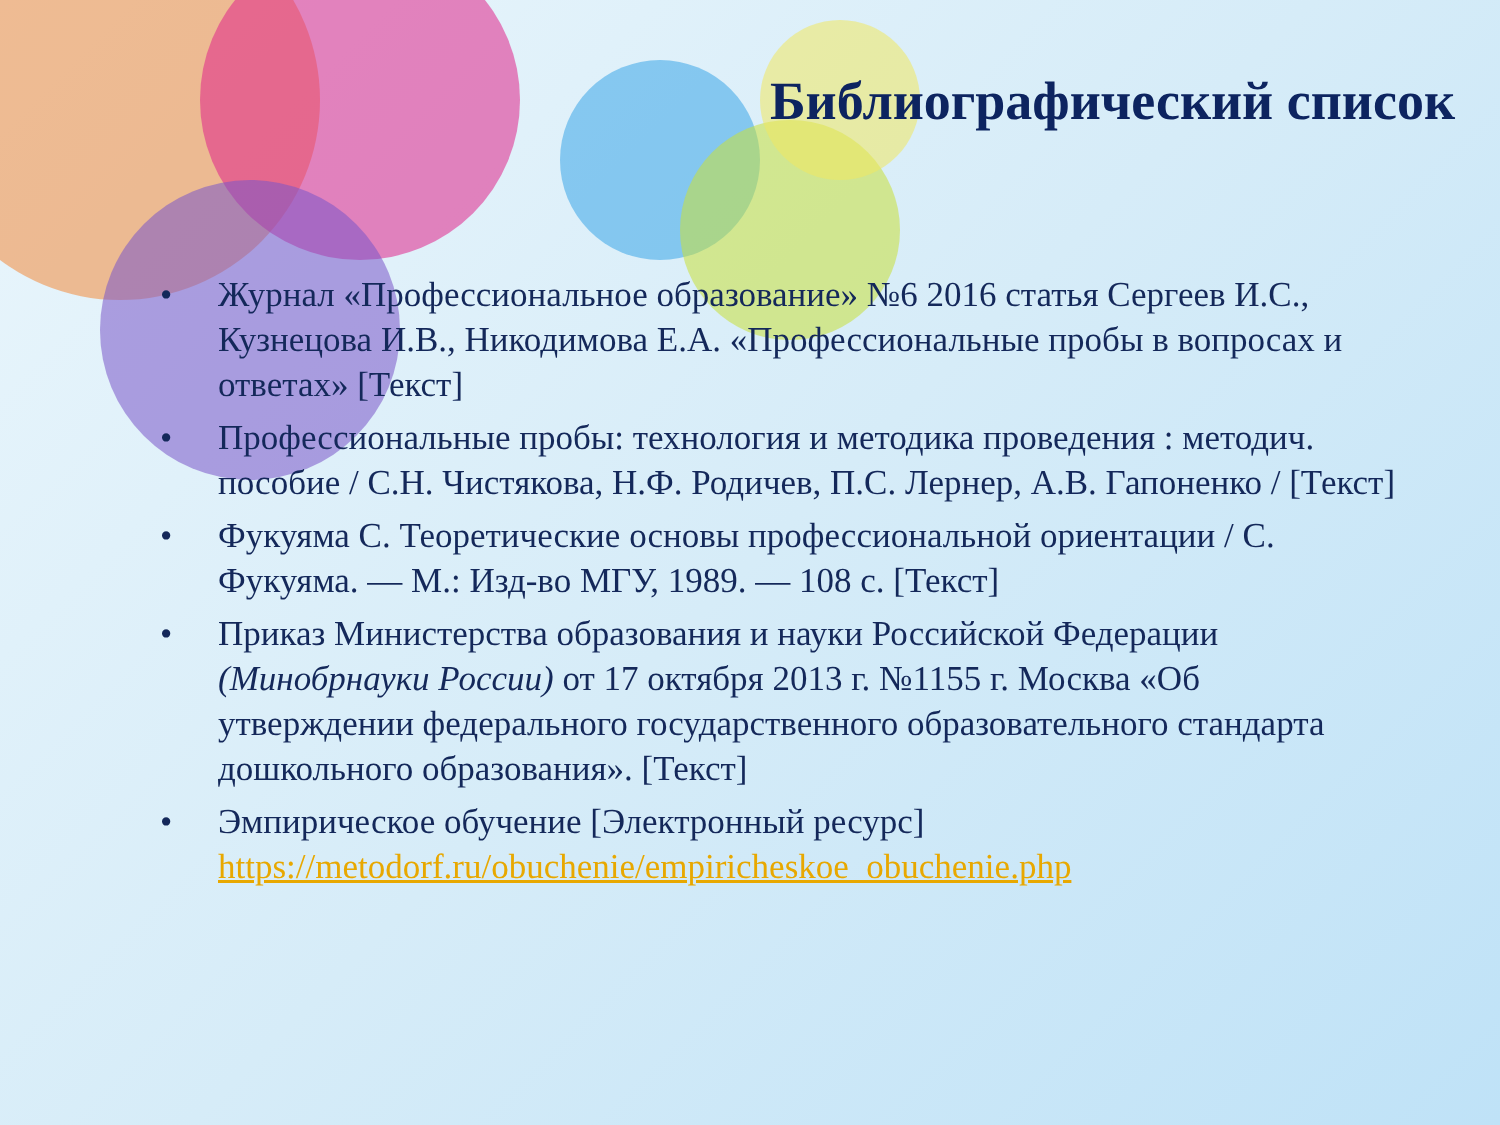Библиографический список
• Журнал «Профессиональное образование» №6 2016 статья Сергеев И.С., Кузнецова И.В., Никодимова Е.А. «Профессиональные пробы в вопросах и ответах» [Текст]
• Профессиональные пробы: технология и методика проведения : методич. пособие / С.Н. Чистякова, Н.Ф. Родичев, П.С. Лернер, А.В. Гапоненко / [Текст]
• Фукуяма С. Теоретические основы профессиональной ориентации / С. Фукуяма. — М.: Изд-во МГУ, 1989. — 108 с. [Текст]
• Приказ Министерства образования и науки Российской Федерации (Минобрнауки России) от 17 октября 2013 г. №1155 г. Москва «Об утверждении федерального государственного образовательного стандарта дошкольного образования». [Текст]
• Эмпирическое обучение [Электронный ресурс] https://metodorf.ru/obuchenie/empiricheskoe_obuchenie.php